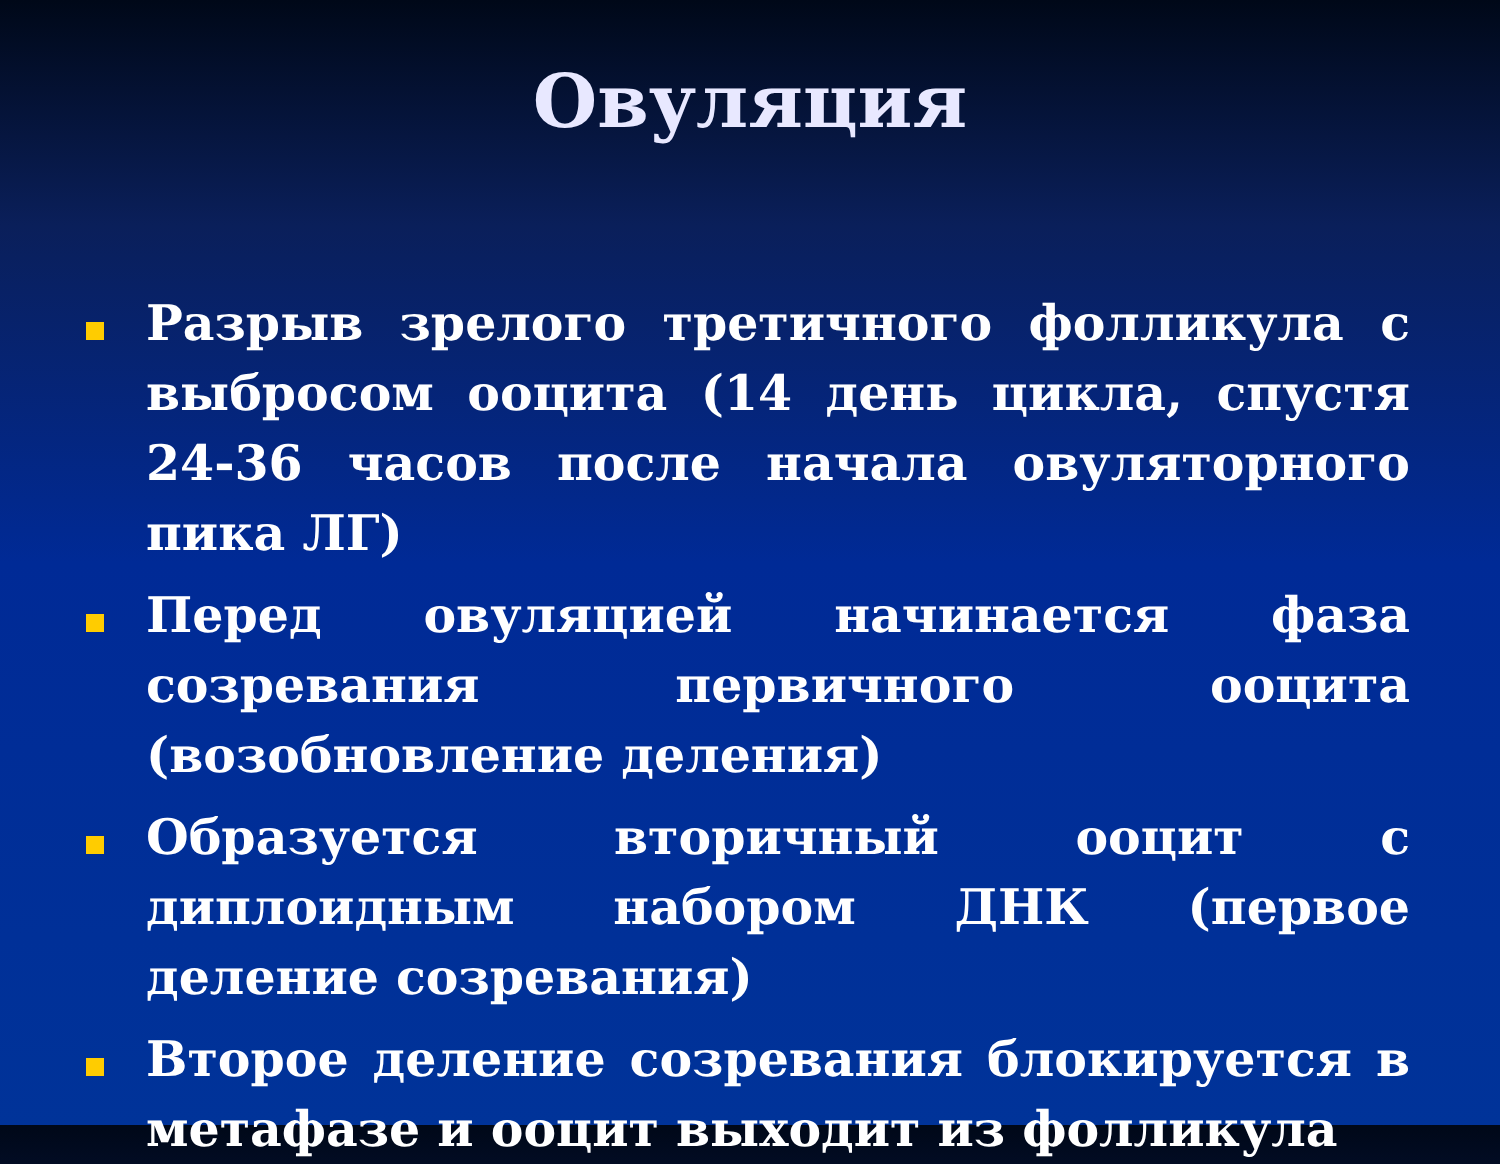Овуляция
Разрыв зрелого третичного фолликула с выбросом ооцита (14 день цикла, спустя 24-36 часов после начала овуляторного пика ЛГ)
Перед овуляцией начинается фаза созревания первичного ооцита (возобновление деления)
Образуется вторичный ооцит с диплоидным набором ДНК (первое деление созревания)
Второе деление созревания блокируется в метафазе и ооцит выходит из фолликула